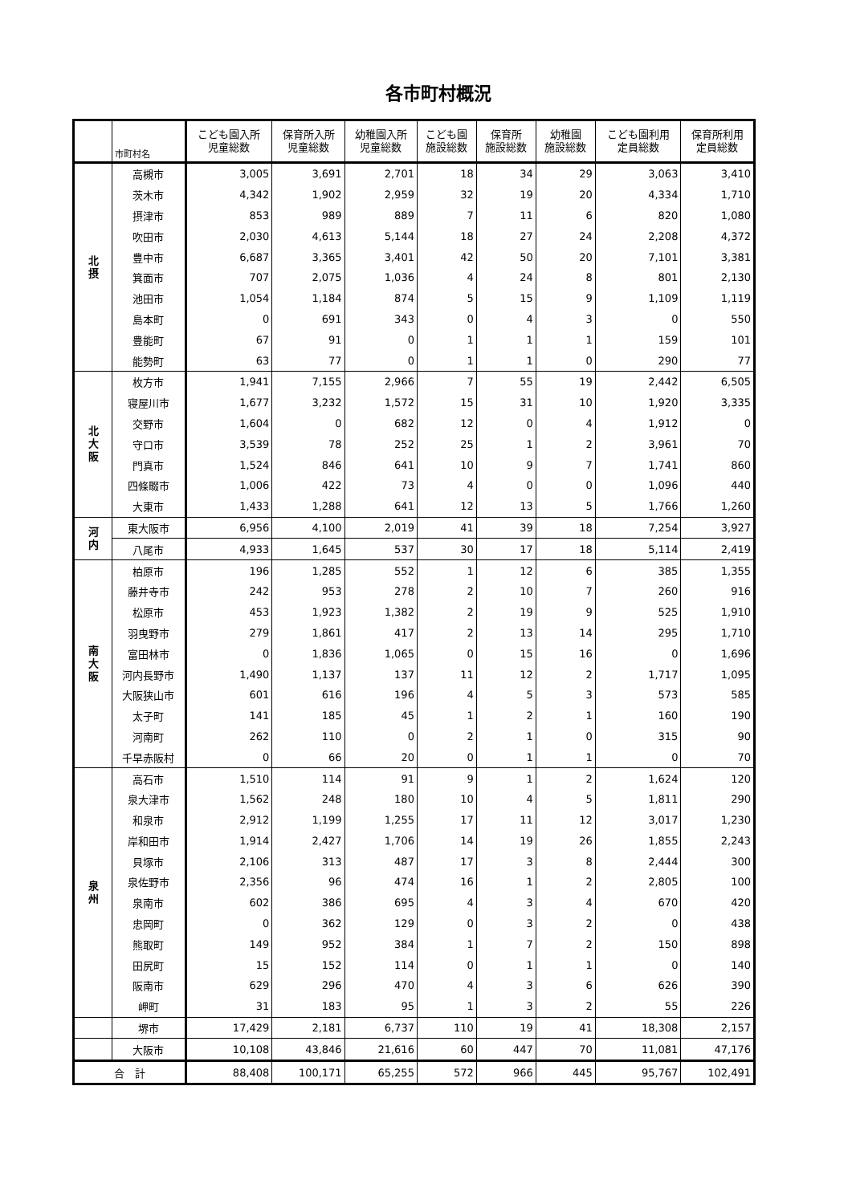各市町村概況
| | 市町村名 | こども園入所 児童総数 | 保育所入所 児童総数 | 幼稚園入所 児童総数 | こども園 施設総数 | 保育所 施設総数 | 幼稚園 施設総数 | こども園利用 定員総数 | 保育所利用 定員総数 |
| --- | --- | --- | --- | --- | --- | --- | --- | --- | --- |
| 北 摂 | 高槻市 | 3,005 | 3,691 | 2,701 | 18 | 34 | 29 | 3,063 | 3,410 |
| | 茨木市 | 4,342 | 1,902 | 2,959 | 32 | 19 | 20 | 4,334 | 1,710 |
| | 摂津市 | 853 | 989 | 889 | 7 | 11 | 6 | 820 | 1,080 |
| | 吹田市 | 2,030 | 4,613 | 5,144 | 18 | 27 | 24 | 2,208 | 4,372 |
| | 豊中市 | 6,687 | 3,365 | 3,401 | 42 | 50 | 20 | 7,101 | 3,381 |
| | 箕面市 | 707 | 2,075 | 1,036 | 4 | 24 | 8 | 801 | 2,130 |
| | 池田市 | 1,054 | 1,184 | 874 | 5 | 15 | 9 | 1,109 | 1,119 |
| | 島本町 | 0 | 691 | 343 | 0 | 4 | 3 | 0 | 550 |
| | 豊能町 | 67 | 91 | 0 | 1 | 1 | 1 | 159 | 101 |
| | 能勢町 | 63 | 77 | 0 | 1 | 1 | 0 | 290 | 77 |
| 北 大 阪 | 枚方市 | 1,941 | 7,155 | 2,966 | 7 | 55 | 19 | 2,442 | 6,505 |
| | 寝屋川市 | 1,677 | 3,232 | 1,572 | 15 | 31 | 10 | 1,920 | 3,335 |
| | 交野市 | 1,604 | 0 | 682 | 12 | 0 | 4 | 1,912 | 0 |
| | 守口市 | 3,539 | 78 | 252 | 25 | 1 | 2 | 3,961 | 70 |
| | 門真市 | 1,524 | 846 | 641 | 10 | 9 | 7 | 1,741 | 860 |
| | 四條畷市 | 1,006 | 422 | 73 | 4 | 0 | 0 | 1,096 | 440 |
| | 大東市 | 1,433 | 1,288 | 641 | 12 | 13 | 5 | 1,766 | 1,260 |
| 河 内 | 東大阪市 | 6,956 | 4,100 | 2,019 | 41 | 39 | 18 | 7,254 | 3,927 |
| | 八尾市 | 4,933 | 1,645 | 537 | 30 | 17 | 18 | 5,114 | 2,419 |
| 南 大 阪 | 柏原市 | 196 | 1,285 | 552 | 1 | 12 | 6 | 385 | 1,355 |
| | 藤井寺市 | 242 | 953 | 278 | 2 | 10 | 7 | 260 | 916 |
| | 松原市 | 453 | 1,923 | 1,382 | 2 | 19 | 9 | 525 | 1,910 |
| | 羽曳野市 | 279 | 1,861 | 417 | 2 | 13 | 14 | 295 | 1,710 |
| | 富田林市 | 0 | 1,836 | 1,065 | 0 | 15 | 16 | 0 | 1,696 |
| | 河内長野市 | 1,490 | 1,137 | 137 | 11 | 12 | 2 | 1,717 | 1,095 |
| | 大阪狭山市 | 601 | 616 | 196 | 4 | 5 | 3 | 573 | 585 |
| | 太子町 | 141 | 185 | 45 | 1 | 2 | 1 | 160 | 190 |
| | 河南町 | 262 | 110 | 0 | 2 | 1 | 0 | 315 | 90 |
| | 千早赤阪村 | 0 | 66 | 20 | 0 | 1 | 1 | 0 | 70 |
| 泉 州 | 高石市 | 1,510 | 114 | 91 | 9 | 1 | 2 | 1,624 | 120 |
| | 泉大津市 | 1,562 | 248 | 180 | 10 | 4 | 5 | 1,811 | 290 |
| | 和泉市 | 2,912 | 1,199 | 1,255 | 17 | 11 | 12 | 3,017 | 1,230 |
| | 岸和田市 | 1,914 | 2,427 | 1,706 | 14 | 19 | 26 | 1,855 | 2,243 |
| | 貝塚市 | 2,106 | 313 | 487 | 17 | 3 | 8 | 2,444 | 300 |
| | 泉佐野市 | 2,356 | 96 | 474 | 16 | 1 | 2 | 2,805 | 100 |
| | 泉南市 | 602 | 386 | 695 | 4 | 3 | 4 | 670 | 420 |
| | 忠岡町 | 0 | 362 | 129 | 0 | 3 | 2 | 0 | 438 |
| | 熊取町 | 149 | 952 | 384 | 1 | 7 | 2 | 150 | 898 |
| | 田尻町 | 15 | 152 | 114 | 0 | 1 | 1 | 0 | 140 |
| | 阪南市 | 629 | 296 | 470 | 4 | 3 | 6 | 626 | 390 |
| | 岬町 | 31 | 183 | 95 | 1 | 3 | 2 | 55 | 226 |
| | 堺市 | 17,429 | 2,181 | 6,737 | 110 | 19 | 41 | 18,308 | 2,157 |
| | 大阪市 | 10,108 | 43,846 | 21,616 | 60 | 447 | 70 | 11,081 | 47,176 |
| 合 計 | | 88,408 | 100,171 | 65,255 | 572 | 966 | 445 | 95,767 | 102,491 |